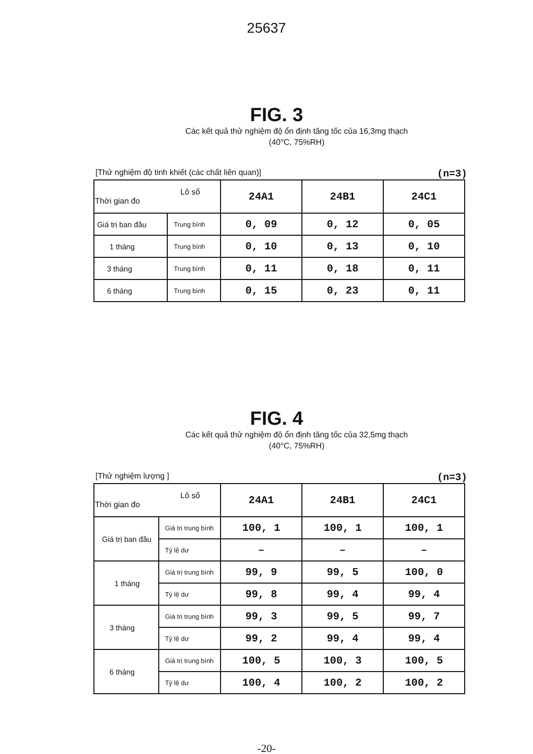25637
FIG. 3
Các kết quả thử nghiệm độ ổn định tăng tốc của 16,3mg thạch
(40°C, 75%RH)
[Thử nghiệm độ tinh khiết (các chất liên quan)] (n=3)
| Lô số Thời gian đo | | 24A1 | 24B1 | 24C1 |
| --- | --- | --- | --- | --- |
| Giá trị ban đầu | Trung bình | 0, 09 | 0, 12 | 0, 05 |
| 1 tháng | Trung bình | 0, 10 | 0, 13 | 0, 10 |
| 3 tháng | Trung bình | 0, 11 | 0, 18 | 0, 11 |
| 6 tháng | Trung bình | 0, 15 | 0, 23 | 0, 11 |
FIG. 4
Các kết quả thử nghiệm độ ổn định tăng tốc của 32,5mg thạch
(40°C, 75%RH)
[Thử nghiệm lượng ] (n=3)
| Lô số Thời gian đo | | 24A1 | 24B1 | 24C1 |
| --- | --- | --- | --- | --- |
| Giá trị ban đầu | Giá trị trung bình | 100, 1 | 100, 1 | 100, 1 |
| | Tỷ lệ dư | – | – | – |
| 1 tháng | Giá trị trung bình | 99, 9 | 99, 5 | 100, 0 |
| | Tỷ lệ dư | 99, 8 | 99, 4 | 99, 4 |
| 3 tháng | Giá trị trung bình | 99, 3 | 99, 5 | 99, 7 |
| | Tỷ lệ dư | 99, 2 | 99, 4 | 99, 4 |
| 6 tháng | Giá trị trung bình | 100, 5 | 100, 3 | 100, 5 |
| | Tỷ lệ dư | 100, 4 | 100, 2 | 100, 2 |
-20-